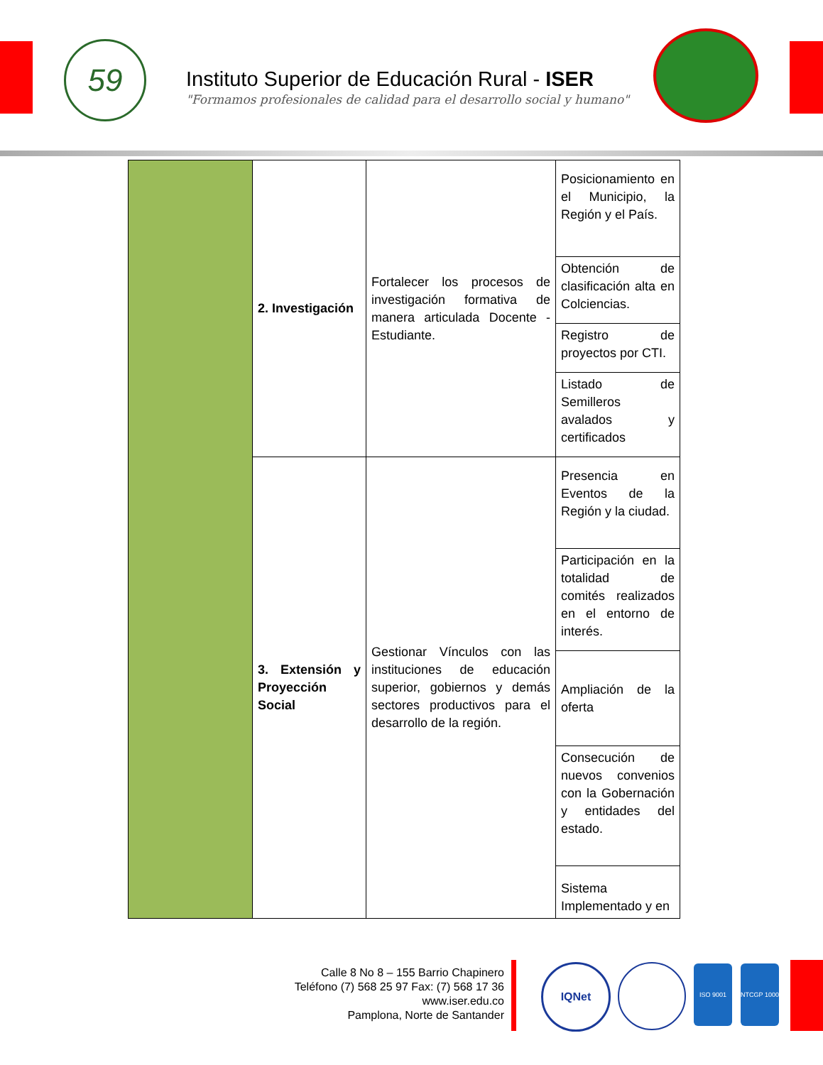59
Instituto Superior de Educación Rural - ISER
"Formamos profesionales de calidad para el desarrollo social y humano"
| | 2. Investigación | Fortalecer los procesos de investigación formativa de manera articulada Docente - Estudiante. | Posicionamiento en el Municipio, la Región y el País. |
| | | | Obtención de clasificación alta en Colciencias. |
| | | | Registro de proyectos por CTI. |
| | | | Listado de Semilleros avalados y certificados |
| | 3. Extensión y Proyección Social | Gestionar Vínculos con las instituciones de educación superior, gobiernos y demás sectores productivos para el desarrollo de la región. | Presencia en Eventos de la Región y la ciudad. |
| | | | Participación en la totalidad de comités realizados en el entorno de interés. |
| | | | Ampliación de la oferta |
| | | | Consecución de nuevos convenios con la Gobernación y entidades del estado. |
| | | | Sistema Implementado y en |
Calle 8 No 8 – 155 Barrio Chapinero
Teléfono (7) 568 25 97 Fax: (7) 568 17 36
www.iser.edu.co
Pamplona, Norte de Santander
IQNet ISO 9001 NTCGP 1000